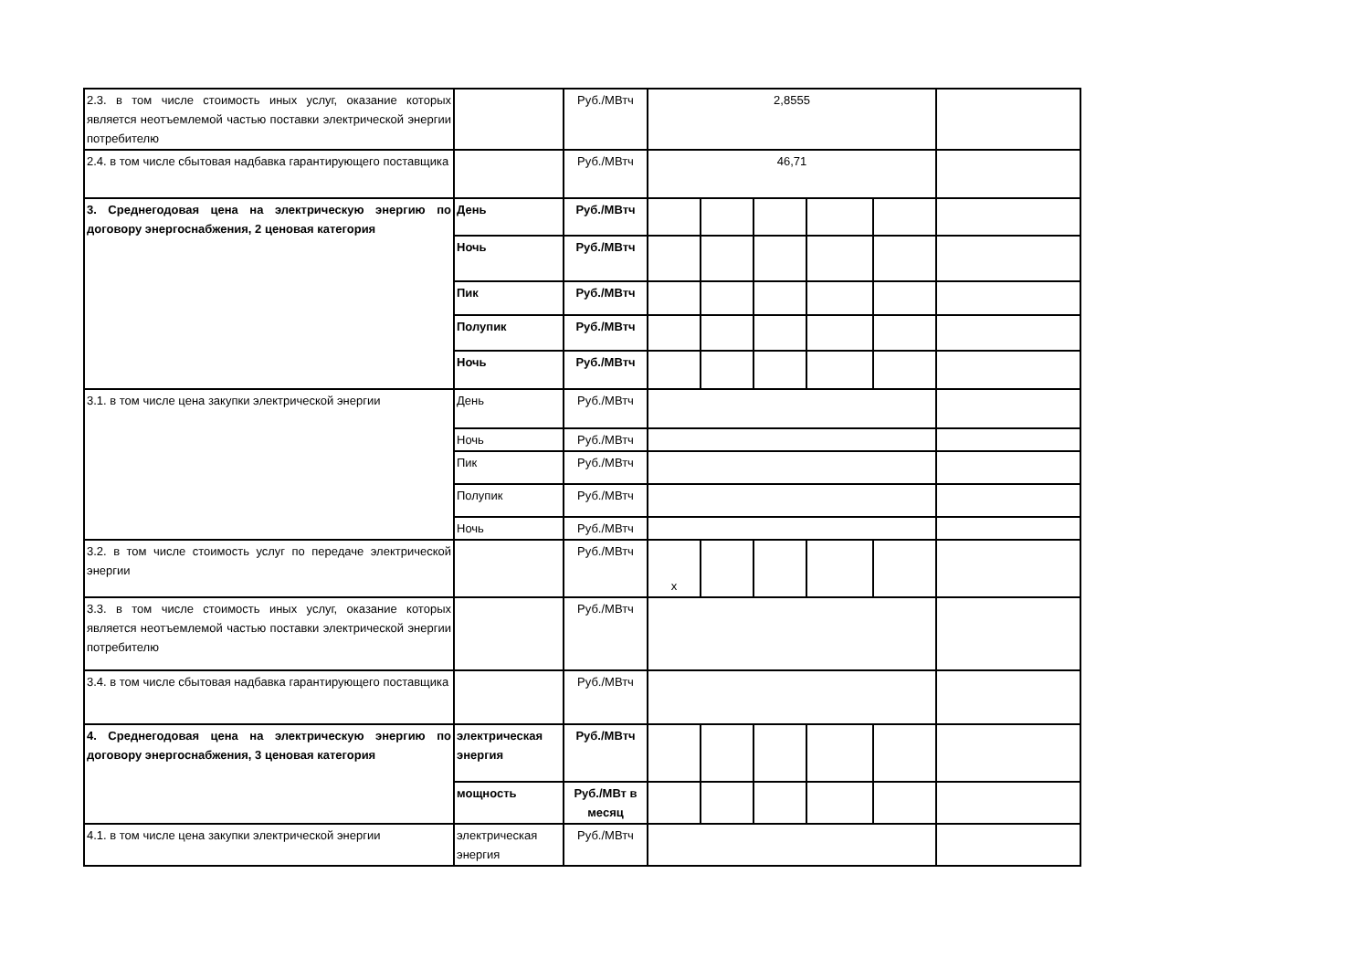| 2.3. в том числе стоимость иных услуг, оказание которых является неотъемлемой частью поставки электрической энергии потребителю | | Руб./МВтч | 2,8555 | | | | | |
| 2.4. в том числе сбытовая надбавка гарантирующего поставщика | | Руб./МВтч | 46,71 | | | | | |
| 3. Среднегодовая цена на электрическую энергию по договору энергоснабжения, 2 ценовая категория | День | Руб./МВтч | | | | | | |
| | Ночь | Руб./МВтч | | | | | | |
| | Пик | Руб./МВтч | | | | | | |
| | Полупик | Руб./МВтч | | | | | | |
| | Ночь | Руб./МВтч | | | | | | |
| 3.1. в том числе цена закупки электрической энергии | День | Руб./МВтч | | | | | | |
| | Ночь | Руб./МВтч | | | | | | |
| | Пик | Руб./МВтч | | | | | | |
| | Полупик | Руб./МВтч | | | | | | |
| | Ночь | Руб./МВтч | | | | | | |
| 3.2. в том числе стоимость услуг по передаче электрической энергии | | Руб./МВтч | х | | | | | |
| 3.3. в том числе стоимость иных услуг, оказание которых является неотъемлемой частью поставки электрической энергии потребителю | | Руб./МВтч | | | | | | |
| 3.4. в том числе сбытовая надбавка гарантирующего поставщика | | Руб./МВтч | | | | | | |
| 4. Среднегодовая цена на электрическую энергию по договору энергоснабжения, 3 ценовая категория | электрическая энергия | Руб./МВтч | | | | | | |
| | мощность | Руб./МВт в месяц | | | | | | |
| 4.1. в том числе цена закупки электрической энергии | электрическая энергия | Руб./МВтч | | | | | | |